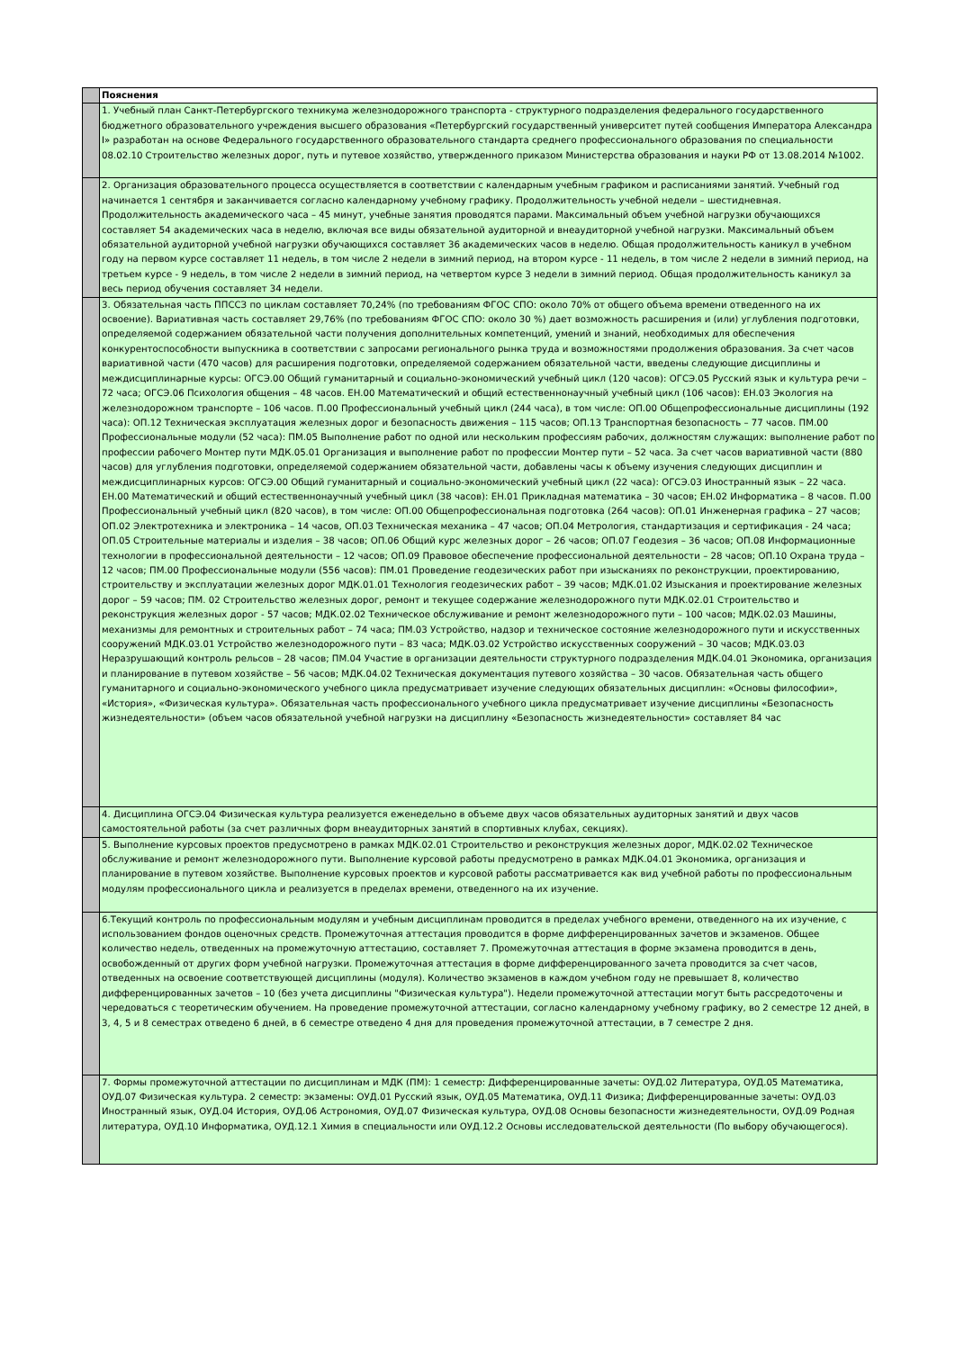| | Пояснения |
| | 1. Учебный план Санкт-Петербургского техникума железнодорожного транспорта - структурного подразделения федерального государственного бюджетного образовательного учреждения высшего образования «Петербургский государственный университет путей сообщения Императора Александра I» разработан на основе Федерального государственного образовательного стандарта среднего профессионального образования по специальности 08.02.10 Строительство железных дорог, путь и путевое хозяйство, утвержденного приказом Министерства образования и науки РФ от 13.08.2014 №1002. |
| | 2. Организация образовательного процесса осуществляется в соответствии с календарным учебным графиком и расписаниями занятий. Учебный год начинается 1 сентября и заканчивается согласно календарному учебному графику. Продолжительность учебной недели – шестидневная. Продолжительность академического часа – 45 минут, учебные занятия проводятся парами. Максимальный объем учебной нагрузки обучающихся составляет 54 академических часа в неделю, включая все виды обязательной аудиторной и внеаудиторной учебной нагрузки. Максимальный объем обязательной аудиторной учебной нагрузки обучающихся составляет 36 академических часов в неделю. Общая продолжительность каникул в учебном году на первом курсе составляет 11 недель, в том числе 2 недели в зимний период, на втором курсе - 11 недель, в том числе 2 недели в зимний период, на третьем курсе - 9 недель, в том числе 2 недели в зимний период, на четвертом курсе 3 недели в зимний период. Общая продолжительность каникул за весь период обучения составляет 34 недели. |
| | 3. Обязательная часть ППССЗ по циклам составляет 70,24% (по требованиям ФГОС СПО: около 70% от общего объема времени отведенного на их освоение). Вариативная часть составляет 29,76% (по требованиям ФГОС СПО: около 30 %) дает возможность расширения и (или) углубления подготовки, определяемой содержанием обязательной части получения дополнительных компетенций, умений и знаний, необходимых для обеспечения конкурентоспособности выпускника в соответствии с запросами регионального рынка труда и возможностями продолжения образования. За счет часов вариативной части (470 часов) для расширения подготовки, определяемой содержанием обязательной части, введены следующие дисциплины и междисциплинарные курсы: ОГСЭ.00 Общий гуманитарный и социально-экономический учебный цикл (120 часов): ОГСЭ.05 Русский язык и культура речи – 72 часа; ОГСЭ.06 Психология общения – 48 часов. ЕН.00 Математический и общий естественнонаучный учебный цикл (106 часов): ЕН.03 Экология на железнодорожном транспорте – 106 часов. П.00 Профессиональный учебный цикл (244 часа), в том числе: ОП.00 Общепрофессиональные дисциплины (192 часа): ОП.12 Техническая эксплуатация железных дорог и безопасность движения – 115 часов; ОП.13 Транспортная безопасность – 77 часов. ПМ.00 Профессиональные модули (52 часа): ПМ.05 Выполнение работ по одной или нескольким профессиям рабочих, должностям служащих: выполнение работ по профессии рабочего Монтер пути МДК.05.01 Организация и выполнение работ по профессии Монтер пути – 52 часа. За счет часов вариативной части (880 часов) для углубления подготовки, определяемой содержанием обязательной части, добавлены часы к объему изучения следующих дисциплин и междисциплинарных курсов: ОГСЭ.00 Общий гуманитарный и социально-экономический учебный цикл (22 часа): ОГСЭ.03 Иностранный язык – 22 часа. ЕН.00 Математический и общий естественнонаучный учебный цикл (38 часов): ЕН.01 Прикладная математика – 30 часов; ЕН.02 Информатика – 8 часов. П.00 Профессиональный учебный цикл (820 часов), в том числе: ОП.00 Общепрофессиональная подготовка (264 часов): ОП.01 Инженерная графика – 27 часов; ОП.02 Электротехника и электроника – 14 часов, ОП.03 Техническая механика – 47 часов; ОП.04 Метрология, стандартизация и сертификация - 24 часа; ОП.05 Строительные материалы и изделия – 38 часов; ОП.06 Общий курс железных дорог – 26 часов; ОП.07 Геодезия – 36 часов; ОП.08 Информационные технологии в профессиональной деятельности – 12 часов; ОП.09 Правовое обеспечение профессиональной деятельности – 28 часов; ОП.10 Охрана труда – 12 часов; ПМ.00 Профессиональные модули (556 часов): ПМ.01 Проведение геодезических работ при изысканиях по реконструкции, проектированию, строительству и эксплуатации железных дорог МДК.01.01 Технология геодезических работ – 39 часов; МДК.01.02 Изыскания и проектирование железных дорог – 59 часов; ПМ. 02 Строительство железных дорог, ремонт и текущее содержание железнодорожного пути МДК.02.01 Строительство и реконструкция железных дорог - 57 часов; МДК.02.02 Техническое обслуживание и ремонт железнодорожного пути – 100 часов; МДК.02.03 Машины, механизмы для ремонтных и строительных работ – 74 часа; ПМ.03 Устройство, надзор и техническое состояние железнодорожного пути и искусственных сооружений МДК.03.01 Устройство железнодорожного пути – 83 часа; МДК.03.02 Устройство искусственных сооружений – 30 часов; МДК.03.03 Неразрушающий контроль рельсов – 28 часов; ПМ.04 Участие в организации деятельности структурного подразделения МДК.04.01 Экономика, организация и планирование в путевом хозяйстве – 56 часов; МДК.04.02 Техническая документация путевого хозяйства – 30 часов. Обязательная часть общего гуманитарного и социально-экономического учебного цикла предусматривает изучение следующих обязательных дисциплин: «Основы философии», «История», «Физическая культура». Обязательная часть профессионального учебного цикла предусматривает изучение дисциплины «Безопасность жизнедеятельности» (объем часов обязательной учебной нагрузки на дисциплину «Безопасность жизнедеятельности» составляет 84 час |
| | 4. Дисциплина ОГСЭ.04 Физическая культура реализуется еженедельно в объеме двух часов обязательных аудиторных занятий и двух часов самостоятельной работы (за счет различных форм внеаудиторных занятий в спортивных клубах, секциях). |
| | 5. Выполнение курсовых проектов предусмотрено в рамках МДК.02.01 Строительство и реконструкция железных дорог, МДК.02.02 Техническое обслуживание и ремонт железнодорожного пути. Выполнение курсовой работы предусмотрено в рамках МДК.04.01 Экономика, организация и планирование в путевом хозяйстве. Выполнение курсовых проектов и курсовой работы рассматривается как вид учебной работы по профессиональным модулям профессионального цикла и реализуется в пределах времени, отведенного на их изучение. |
| | 6.Текущий контроль по профессиональным модулям и учебным дисциплинам проводится в пределах учебного времени, отведенного на их изучение, с использованием фондов оценочных средств. Промежуточная аттестация проводится в форме дифференцированных зачетов и экзаменов. Общее количество недель, отведенных на промежуточную аттестацию, составляет 7. Промежуточная аттестация в форме экзамена проводится в день, освобожденный от других форм учебной нагрузки. Промежуточная аттестация в форме дифференцированного зачета проводится за счет часов, отведенных на освоение соответствующей дисциплины (модуля). Количество экзаменов в каждом учебном году не превышает 8, количество дифференцированных зачетов – 10 (без учета дисциплины "Физическая культура"). Недели промежуточной аттестации могут быть рассредоточены и чередоваться с теоретическим обучением. На проведение промежуточной аттестации, согласно календарному учебному графику, во 2 семестре 12 дней, в 3, 4, 5 и 8 семестрах отведено 6 дней, в 6 семестре отведено 4 дня для проведения промежуточной аттестации, в 7 семестре 2 дня. |
| | 7. Формы промежуточной аттестации по дисциплинам и МДК (ПМ): 1 семестр: Дифференцированные зачеты: ОУД.02 Литература, ОУД.05 Математика, ОУД.07 Физическая культура. 2 семестр: экзамены: ОУД.01 Русский язык, ОУД.05 Математика, ОУД.11 Физика; Дифференцированные зачеты: ОУД.03 Иностранный язык, ОУД.04 История, ОУД.06 Астрономия, ОУД.07 Физическая культура, ОУД.08 Основы безопасности жизнедеятельности, ОУД.09 Родная литература, ОУД.10 Информатика, ОУД.12.1 Химия в специальности или ОУД.12.2 Основы исследовательской деятельности (По выбору обучающегося). |